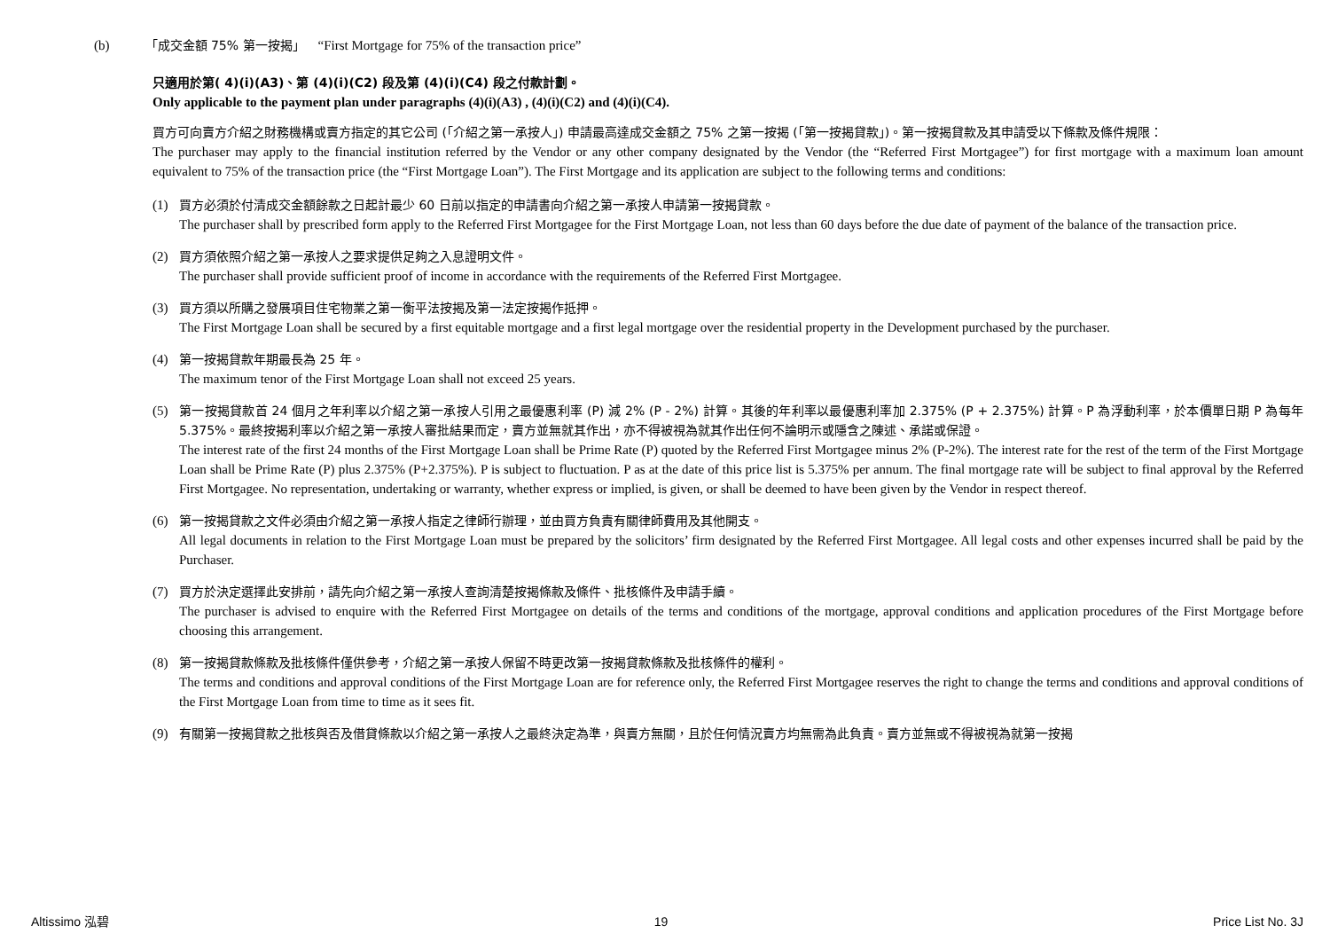(b) 「成交金額 75% 第一按揭」 “First Mortgage for 75% of the transaction price”
只適用於第( 4)(i)(A3)、第 (4)(i)(C2) 段及第 (4)(i)(C4) 段之付款計劃。
Only applicable to the payment plan under paragraphs (4)(i)(A3) , (4)(i)(C2) and (4)(i)(C4).
買方可向賣方介紹之財務機構或賣方指定的其它公司 (「介紹之第一承按人」) 申請最高達成交金額之 75% 之第一按揭 (「第一按揭貸款」)。第一按揭貸款及其申請受以下條款及條件規限：
The purchaser may apply to the financial institution referred by the Vendor or any other company designated by the Vendor (the “Referred First Mortgagee”) for first mortgage with a maximum loan amount equivalent to 75% of the transaction price (the “First Mortgage Loan”). The First Mortgage and its application are subject to the following terms and conditions:
(1) 買方必須於付清成交金額餘款之日起計最少 60 日前以指定的申請書向介紹之第一承按人申請第一按揭貸款。
The purchaser shall by prescribed form apply to the Referred First Mortgagee for the First Mortgage Loan, not less than 60 days before the due date of payment of the balance of the transaction price.
(2) 買方須依照介紹之第一承按人之要求提供足夠之入息證明文件。
The purchaser shall provide sufficient proof of income in accordance with the requirements of the Referred First Mortgagee.
(3) 買方須以所購之發展項目住宅物業之第一衡平法按揭及第一法定按揭作抵押。
The First Mortgage Loan shall be secured by a first equitable mortgage and a first legal mortgage over the residential property in the Development purchased by the purchaser.
(4) 第一按揭貸款年期最長為 25 年。
The maximum tenor of the First Mortgage Loan shall not exceed 25 years.
(5) 第一按揭貸款首 24 個月之年利率以介紹之第一承按人引用之最優惠利率 (P) 減 2% (P - 2%) 計算。其後的年利率以最優惠利率加 2.375% (P + 2.375%) 計算。P 為浮動利率，於本價單日期 P 為每年 5.375%。最終按揭利率以介紹之第一承按人審批結果而定，賣方並無就其作出，亦不得被視為就其作出任何不論明示或隱含之陳述、承諾或保證。
The interest rate of the first 24 months of the First Mortgage Loan shall be Prime Rate (P) quoted by the Referred First Mortgagee minus 2% (P-2%). The interest rate for the rest of the term of the First Mortgage Loan shall be Prime Rate (P) plus 2.375% (P+2.375%). P is subject to fluctuation. P as at the date of this price list is 5.375% per annum. The final mortgage rate will be subject to final approval by the Referred First Mortgagee. No representation, undertaking or warranty, whether express or implied, is given, or shall be deemed to have been given by the Vendor in respect thereof.
(6) 第一按揭貸款之文件必須由介紹之第一承按人指定之律師行辦理，並由買方負責有關律師費用及其他開支。
All legal documents in relation to the First Mortgage Loan must be prepared by the solicitors’ firm designated by the Referred First Mortgagee. All legal costs and other expenses incurred shall be paid by the Purchaser.
(7) 買方於決定選擇此安排前，請先向介紹之第一承按人查詢清楚按揭條款及條件、批核條件及申請手續。
The purchaser is advised to enquire with the Referred First Mortgagee on details of the terms and conditions of the mortgage, approval conditions and application procedures of the First Mortgage before choosing this arrangement.
(8) 第一按揭貸款條款及批核條件僅供參考，介紹之第一承按人保留不時更改第一按揭貸款條款及批核條件的權利。
The terms and conditions and approval conditions of the First Mortgage Loan are for reference only, the Referred First Mortgagee reserves the right to change the terms and conditions and approval conditions of the First Mortgage Loan from time to time as it sees fit.
(9) 有關第一按揭貸款之批核與否及借貸條款以介紹之第一承按人之最終決定為準，與賣方無關，且於任何情況賣方均無需為此負責。賣方並無或不得被視為就第一按揭
Altissimo 泓碧 19 Price List No. 3J